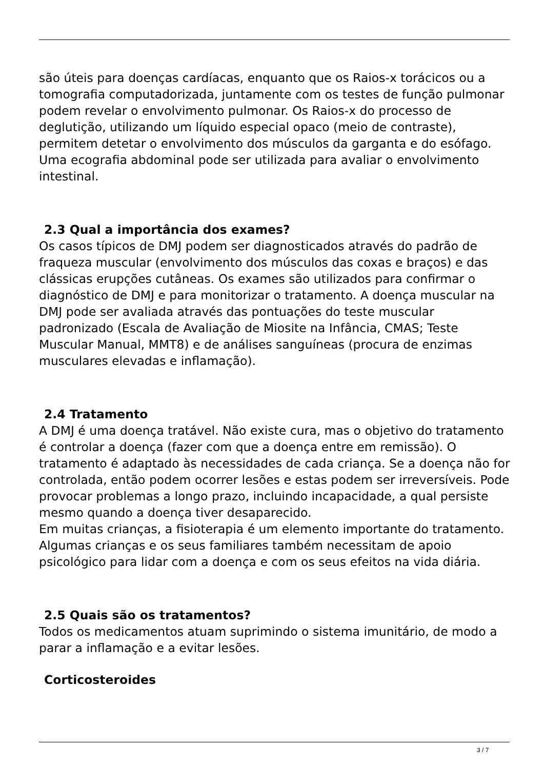são úteis para doenças cardíacas, enquanto que os Raios-x torácicos ou a tomografia computadorizada, juntamente com os testes de função pulmonar podem revelar o envolvimento pulmonar. Os Raios-x do processo de deglutição, utilizando um líquido especial opaco (meio de contraste), permitem detetar o envolvimento dos músculos da garganta e do esófago. Uma ecografia abdominal pode ser utilizada para avaliar o envolvimento intestinal.
2.3 Qual a importância dos exames?
Os casos típicos de DMJ podem ser diagnosticados através do padrão de fraqueza muscular (envolvimento dos músculos das coxas e braços) e das clássicas erupções cutâneas. Os exames são utilizados para confirmar o diagnóstico de DMJ e para monitorizar o tratamento. A doença muscular na DMJ pode ser avaliada através das pontuações do teste muscular padronizado (Escala de Avaliação de Miosite na Infância, CMAS; Teste Muscular Manual, MMT8) e de análises sanguíneas (procura de enzimas musculares elevadas e inflamação).
2.4 Tratamento
A DMJ é uma doença tratável. Não existe cura, mas o objetivo do tratamento é controlar a doença (fazer com que a doença entre em remissão). O tratamento é adaptado às necessidades de cada criança. Se a doença não for controlada, então podem ocorrer lesões e estas podem ser irreversíveis. Pode provocar problemas a longo prazo, incluindo incapacidade, a qual persiste mesmo quando a doença tiver desaparecido.
Em muitas crianças, a fisioterapia é um elemento importante do tratamento. Algumas crianças e os seus familiares também necessitam de apoio psicológico para lidar com a doença e com os seus efeitos na vida diária.
2.5 Quais são os tratamentos?
Todos os medicamentos atuam suprimindo o sistema imunitário, de modo a parar a inflamação e a evitar lesões.
Corticosteroides
3 / 7